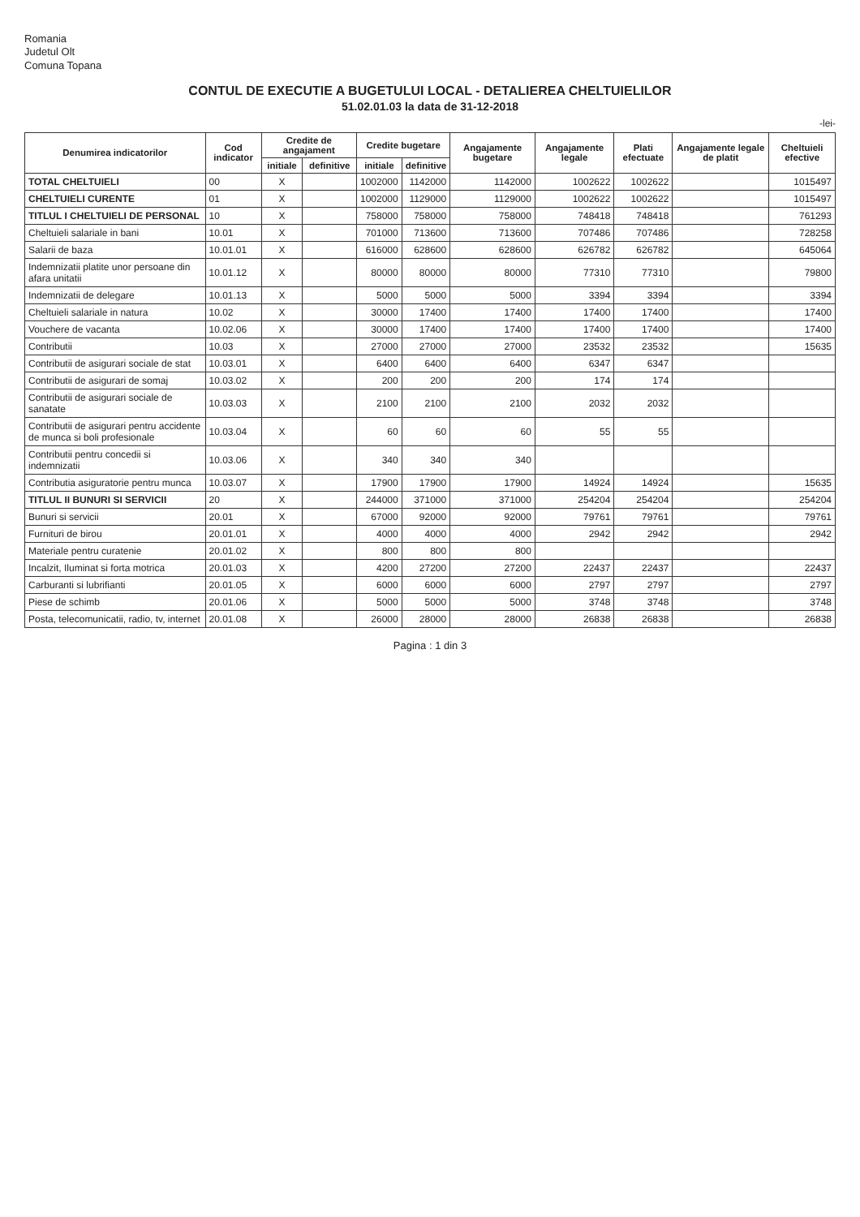Romania
Judetul Olt
Comuna Topana
CONTUL DE EXECUTIE A BUGETULUI LOCAL - DETALIEREA CHELTUIELILOR
51.02.01.03 la data de 31-12-2018
-lei-
| Denumirea indicatorilor | Cod indicator | Credite de angajament | | Credite bugetare | | Angajamente bugetare | Angajamente legale | Plati efectuate | Angajamente legale de platit | Cheltuieli efective |
| --- | --- | --- | --- | --- | --- | --- | --- | --- | --- | --- |
| | | initiale | definitive | initiale | definitive | | | | | |
| TOTAL CHELTUIELI | 00 | X | | 1002000 | 1142000 | 1142000 | 1002622 | 1002622 | | 1015497 |
| CHELTUIELI CURENTE | 01 | X | | 1002000 | 1129000 | 1129000 | 1002622 | 1002622 | | 1015497 |
| TITLUL I CHELTUIELI DE PERSONAL | 10 | X | | 758000 | 758000 | 758000 | 748418 | 748418 | | 761293 |
| Cheltuieli salariale in bani | 10.01 | X | | 701000 | 713600 | 713600 | 707486 | 707486 | | 728258 |
| Salarii de baza | 10.01.01 | X | | 616000 | 628600 | 628600 | 626782 | 626782 | | 645064 |
| Indemnizatii platite unor persoane din afara unitatii | 10.01.12 | X | | 80000 | 80000 | 80000 | 77310 | 77310 | | 79800 |
| Indemnizatii de delegare | 10.01.13 | X | | 5000 | 5000 | 5000 | 3394 | 3394 | | 3394 |
| Cheltuieli salariale in natura | 10.02 | X | | 30000 | 17400 | 17400 | 17400 | 17400 | | 17400 |
| Vouchere de vacanta | 10.02.06 | X | | 30000 | 17400 | 17400 | 17400 | 17400 | | 17400 |
| Contributii | 10.03 | X | | 27000 | 27000 | 27000 | 23532 | 23532 | | 15635 |
| Contributii de asigurari sociale de stat | 10.03.01 | X | | 6400 | 6400 | 6400 | 6347 | 6347 | | |
| Contributii de asigurari de somaj | 10.03.02 | X | | 200 | 200 | 200 | 174 | 174 | | |
| Contributii de asigurari sociale de sanatate | 10.03.03 | X | | 2100 | 2100 | 2100 | 2032 | 2032 | | |
| Contributii de asigurari pentru accidente de munca si boli profesionale | 10.03.04 | X | | 60 | 60 | 60 | 55 | 55 | | |
| Contributii pentru concedii si indemnizatii | 10.03.06 | X | | 340 | 340 | 340 | | | | |
| Contributia asiguratorie pentru munca | 10.03.07 | X | | 17900 | 17900 | 17900 | 14924 | 14924 | | 15635 |
| TITLUL II BUNURI SI SERVICII | 20 | X | | 244000 | 371000 | 371000 | 254204 | 254204 | | 254204 |
| Bunuri si servicii | 20.01 | X | | 67000 | 92000 | 92000 | 79761 | 79761 | | 79761 |
| Furnituri de birou | 20.01.01 | X | | 4000 | 4000 | 4000 | 2942 | 2942 | | 2942 |
| Materiale pentru curatenie | 20.01.02 | X | | 800 | 800 | 800 | | | | |
| Incalzit, Iluminat si forta motrica | 20.01.03 | X | | 4200 | 27200 | 27200 | 22437 | 22437 | | 22437 |
| Carburanti si lubrifianti | 20.01.05 | X | | 6000 | 6000 | 6000 | 2797 | 2797 | | 2797 |
| Piese de schimb | 20.01.06 | X | | 5000 | 5000 | 5000 | 3748 | 3748 | | 3748 |
| Posta, telecomunicatii, radio, tv, internet | 20.01.08 | X | | 26000 | 28000 | 28000 | 26838 | 26838 | | 26838 |
Pagina : 1 din 3